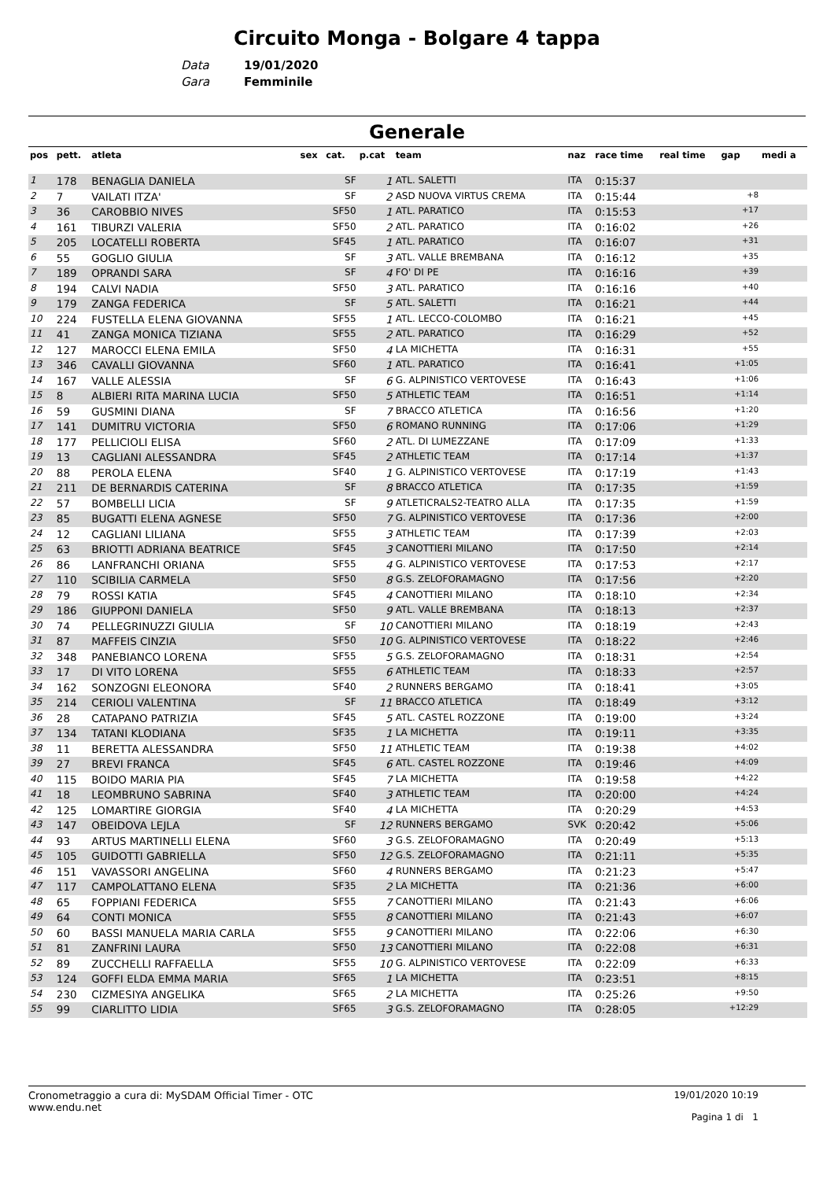Circuito Monga - Bolgare 4 tappa
Data 19/01/2020
Gara Femminile
Generale
| pos | pett. | atleta | sex | cat. | p.cat | team | naz | race time | real time | gap | medi a |
| --- | --- | --- | --- | --- | --- | --- | --- | --- | --- | --- | --- |
| 1 | 178 | BENAGLIA DANIELA | | SF | 1 | ATL. SALETTI | ITA | 0:15:37 | | | |
| 2 | 7 | VAILATI ITZA' | | SF | 2 | ASD NUOVA VIRTUS CREMA | ITA | 0:15:44 | | +8 | |
| 3 | 36 | CAROBBIO NIVES | | SF50 | 1 | ATL. PARATICO | ITA | 0:15:53 | | +17 | |
| 4 | 161 | TIBURZI VALERIA | | SF50 | 2 | ATL. PARATICO | ITA | 0:16:02 | | +26 | |
| 5 | 205 | LOCATELLI ROBERTA | | SF45 | 1 | ATL. PARATICO | ITA | 0:16:07 | | +31 | |
| 6 | 55 | GOGLIO GIULIA | | SF | 3 | ATL. VALLE BREMBANA | ITA | 0:16:12 | | +35 | |
| 7 | 189 | OPRANDI SARA | | SF | 4 | FO' DI PE | ITA | 0:16:16 | | +39 | |
| 8 | 194 | CALVI NADIA | | SF50 | 3 | ATL. PARATICO | ITA | 0:16:16 | | +40 | |
| 9 | 179 | ZANGA FEDERICA | | SF | 5 | ATL. SALETTI | ITA | 0:16:21 | | +44 | |
| 10 | 224 | FUSTELLA ELENA GIOVANNA | | SF55 | 1 | ATL. LECCO-COLOMBO | ITA | 0:16:21 | | +45 | |
| 11 | 41 | ZANGA MONICA TIZIANA | | SF55 | 2 | ATL. PARATICO | ITA | 0:16:29 | | +52 | |
| 12 | 127 | MAROCCI ELENA EMILA | | SF50 | 4 | LA MICHETTA | ITA | 0:16:31 | | +55 | |
| 13 | 346 | CAVALLI GIOVANNA | | SF60 | 1 | ATL. PARATICO | ITA | 0:16:41 | | +1:05 | |
| 14 | 167 | VALLE ALESSIA | | SF | 6 | G. ALPINISTICO VERTOVESE | ITA | 0:16:43 | | +1:06 | |
| 15 | 8 | ALBIERI RITA MARINA LUCIA | | SF50 | 5 | ATHLETIC TEAM | ITA | 0:16:51 | | +1:14 | |
| 16 | 59 | GUSMINI DIANA | | SF | 7 | BRACCO ATLETICA | ITA | 0:16:56 | | +1:20 | |
| 17 | 141 | DUMITRU VICTORIA | | SF50 | 6 | ROMANO RUNNING | ITA | 0:17:06 | | +1:29 | |
| 18 | 177 | PELLICIOLI ELISA | | SF60 | 2 | ATL. DI LUMEZZANE | ITA | 0:17:09 | | +1:33 | |
| 19 | 13 | CAGLIANI ALESSANDRA | | SF45 | 2 | ATHLETIC TEAM | ITA | 0:17:14 | | +1:37 | |
| 20 | 88 | PEROLA ELENA | | SF40 | 1 | G. ALPINISTICO VERTOVESE | ITA | 0:17:19 | | +1:43 | |
| 21 | 211 | DE BERNARDIS CATERINA | | SF | 8 | BRACCO ATLETICA | ITA | 0:17:35 | | +1:59 | |
| 22 | 57 | BOMBELLI LICIA | | SF | 9 | ATLETICRALS2-TEATRO ALLA | ITA | 0:17:35 | | +1:59 | |
| 23 | 85 | BUGATTI ELENA AGNESE | | SF50 | 7 | G. ALPINISTICO VERTOVESE | ITA | 0:17:36 | | +2:00 | |
| 24 | 12 | CAGLIANI LILIANA | | SF55 | 3 | ATHLETIC TEAM | ITA | 0:17:39 | | +2:03 | |
| 25 | 63 | BRIOTTI ADRIANA BEATRICE | | SF45 | 3 | CANOTTIERI MILANO | ITA | 0:17:50 | | +2:14 | |
| 26 | 86 | LANFRANCHI ORIANA | | SF55 | 4 | G. ALPINISTICO VERTOVESE | ITA | 0:17:53 | | +2:17 | |
| 27 | 110 | SCIBILIA CARMELA | | SF50 | 8 | G.S. ZELOFORAMAGNO | ITA | 0:17:56 | | +2:20 | |
| 28 | 79 | ROSSI KATIA | | SF45 | 4 | CANOTTIERI MILANO | ITA | 0:18:10 | | +2:34 | |
| 29 | 186 | GIUPPONI DANIELA | | SF50 | 9 | ATL. VALLE BREMBANA | ITA | 0:18:13 | | +2:37 | |
| 30 | 74 | PELLEGRINUZZI GIULIA | | SF | 10 | CANOTTIERI MILANO | ITA | 0:18:19 | | +2:43 | |
| 31 | 87 | MAFFEIS CINZIA | | SF50 | 10 | G. ALPINISTICO VERTOVESE | ITA | 0:18:22 | | +2:46 | |
| 32 | 348 | PANEBIANCO LORENA | | SF55 | 5 | G.S. ZELOFORAMAGNO | ITA | 0:18:31 | | +2:54 | |
| 33 | 17 | DI VITO LORENA | | SF55 | 6 | ATHLETIC TEAM | ITA | 0:18:33 | | +2:57 | |
| 34 | 162 | SONZOGNI ELEONORA | | SF40 | 2 | RUNNERS BERGAMO | ITA | 0:18:41 | | +3:05 | |
| 35 | 214 | CERIOLI VALENTINA | | SF | 11 | BRACCO ATLETICA | ITA | 0:18:49 | | +3:12 | |
| 36 | 28 | CATAPANO PATRIZIA | | SF45 | 5 | ATL. CASTEL ROZZONE | ITA | 0:19:00 | | +3:24 | |
| 37 | 134 | TATANI KLODIANA | | SF35 | 1 | LA MICHETTA | ITA | 0:19:11 | | +3:35 | |
| 38 | 11 | BERETTA ALESSANDRA | | SF50 | 11 | ATHLETIC TEAM | ITA | 0:19:38 | | +4:02 | |
| 39 | 27 | BREVI FRANCA | | SF45 | 6 | ATL. CASTEL ROZZONE | ITA | 0:19:46 | | +4:09 | |
| 40 | 115 | BOIDO MARIA PIA | | SF45 | 7 | LA MICHETTA | ITA | 0:19:58 | | +4:22 | |
| 41 | 18 | LEOMBRUNO SABRINA | | SF40 | 3 | ATHLETIC TEAM | ITA | 0:20:00 | | +4:24 | |
| 42 | 125 | LOMARTIRE GIORGIA | | SF40 | 4 | LA MICHETTA | ITA | 0:20:29 | | +4:53 | |
| 43 | 147 | OBEIDOVA LEJLA | | SF | 12 | RUNNERS BERGAMO | SVK | 0:20:42 | | +5:06 | |
| 44 | 93 | ARTUS MARTINELLI ELENA | | SF60 | 3 | G.S. ZELOFORAMAGNO | ITA | 0:20:49 | | +5:13 | |
| 45 | 105 | GUIDOTTI GABRIELLA | | SF50 | 12 | G.S. ZELOFORAMAGNO | ITA | 0:21:11 | | +5:35 | |
| 46 | 151 | VAVASSORI ANGELINA | | SF60 | 4 | RUNNERS BERGAMO | ITA | 0:21:23 | | +5:47 | |
| 47 | 117 | CAMPOLATTANO ELENA | | SF35 | 2 | LA MICHETTA | ITA | 0:21:36 | | +6:00 | |
| 48 | 65 | FOPPIANI FEDERICA | | SF55 | 7 | CANOTTIERI MILANO | ITA | 0:21:43 | | +6:06 | |
| 49 | 64 | CONTI MONICA | | SF55 | 8 | CANOTTIERI MILANO | ITA | 0:21:43 | | +6:07 | |
| 50 | 60 | BASSI MANUELA MARIA CARLA | | SF55 | 9 | CANOTTIERI MILANO | ITA | 0:22:06 | | +6:30 | |
| 51 | 81 | ZANFRINI LAURA | | SF50 | 13 | CANOTTIERI MILANO | ITA | 0:22:08 | | +6:31 | |
| 52 | 89 | ZUCCHELLI RAFFAELLA | | SF55 | 10 | G. ALPINISTICO VERTOVESE | ITA | 0:22:09 | | +6:33 | |
| 53 | 124 | GOFFI ELDA EMMA MARIA | | SF65 | 1 | LA MICHETTA | ITA | 0:23:51 | | +8:15 | |
| 54 | 230 | CIZMESIYA ANGELIKA | | SF65 | 2 | LA MICHETTA | ITA | 0:25:26 | | +9:50 | |
| 55 | 99 | CIARLITTO LIDIA | | SF65 | 3 | G.S. ZELOFORAMAGNO | ITA | 0:28:05 | | +12:29 | |
Cronometraggio a cura di: MySDAM Official Timer - OTC
www.endu.net
19/01/2020 10:19
Pagina 1 di 1